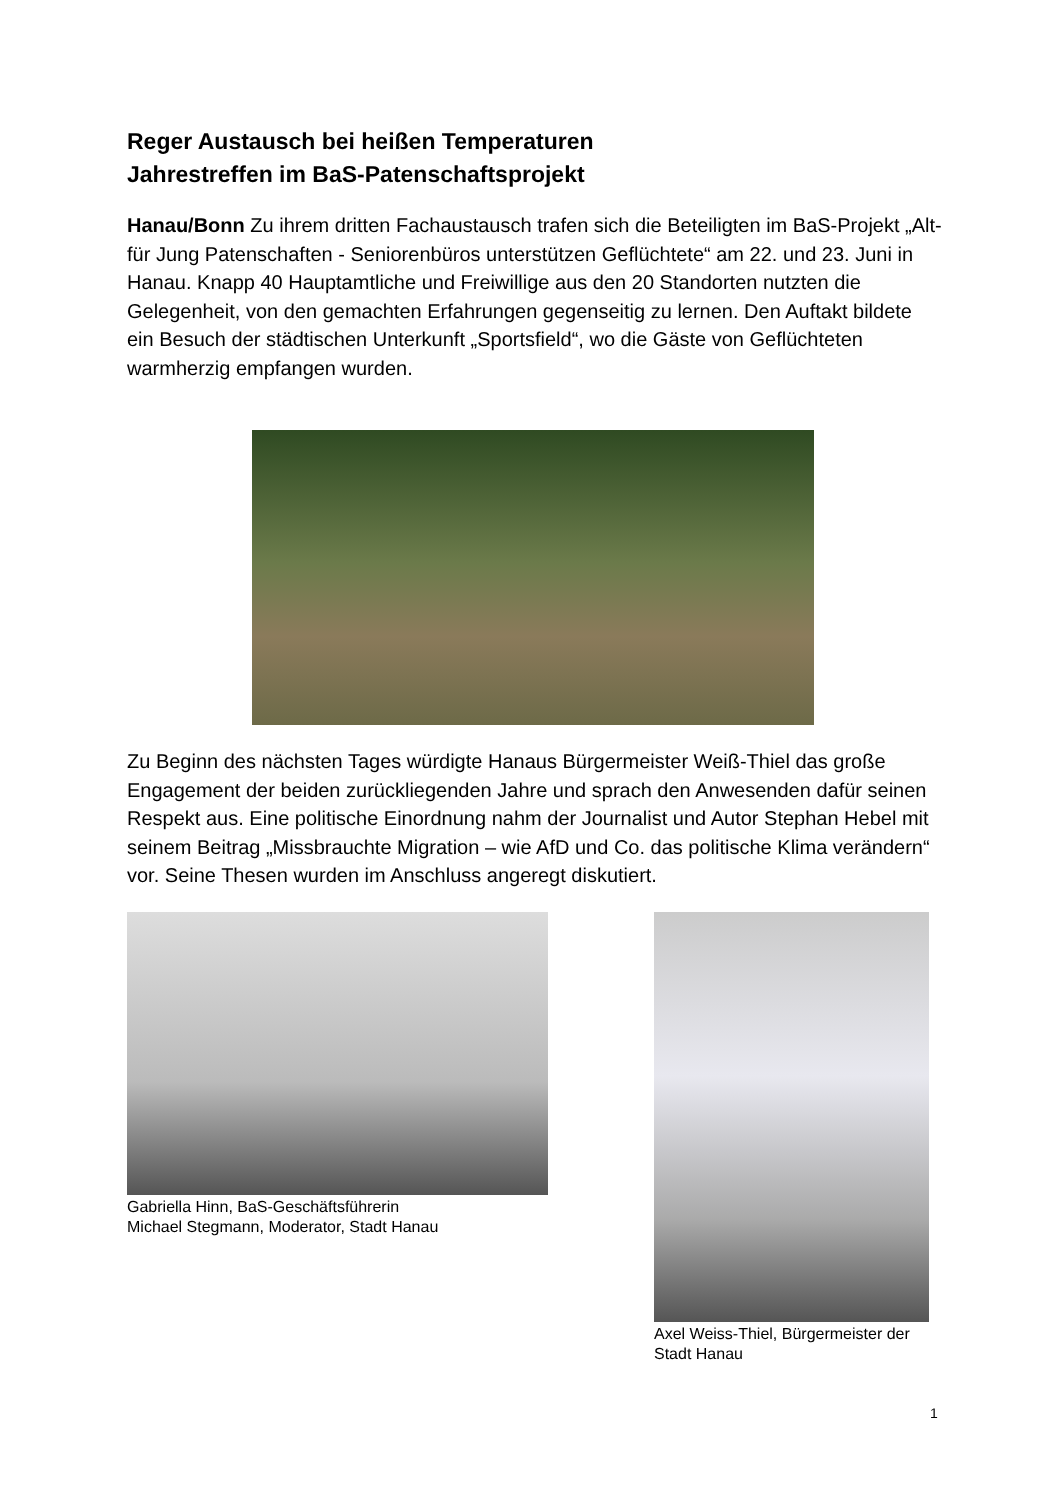Reger Austausch bei heißen Temperaturen
Jahrestreffen im BaS-Patenschaftsprojekt
Hanau/Bonn Zu ihrem dritten Fachaustausch trafen sich die Beteiligten im BaS-Projekt „Alt-für Jung Patenschaften - Seniorenbüros unterstützen Geflüchtete“ am 22. und 23. Juni in Hanau. Knapp 40 Hauptamtliche und Freiwillige aus den 20 Standorten nutzten die Gelegenheit, von den gemachten Erfahrungen gegenseitig zu lernen. Den Auftakt bildete ein Besuch der städtischen Unterkunft „Sportsfield“, wo die Gäste von Geflüchteten warmherzig empfangen wurden.
Zu Beginn des nächsten Tages würdigte Hanaus Bürgermeister Weiß-Thiel das große Engagement der beiden zurückliegenden Jahre und sprach den Anwesenden dafür seinen Respekt aus. Eine politische Einordnung nahm der Journalist und Autor Stephan Hebel mit seinem Beitrag „Missbrauchte Migration – wie AfD und Co. das politische Klima verändern“ vor. Seine Thesen wurden im Anschluss angeregt diskutiert.
Gabriella Hinn, BaS-Geschäftsführerin
Michael Stegmann, Moderator, Stadt Hanau
Axel Weiss-Thiel, Bürgermeister der Stadt Hanau
1